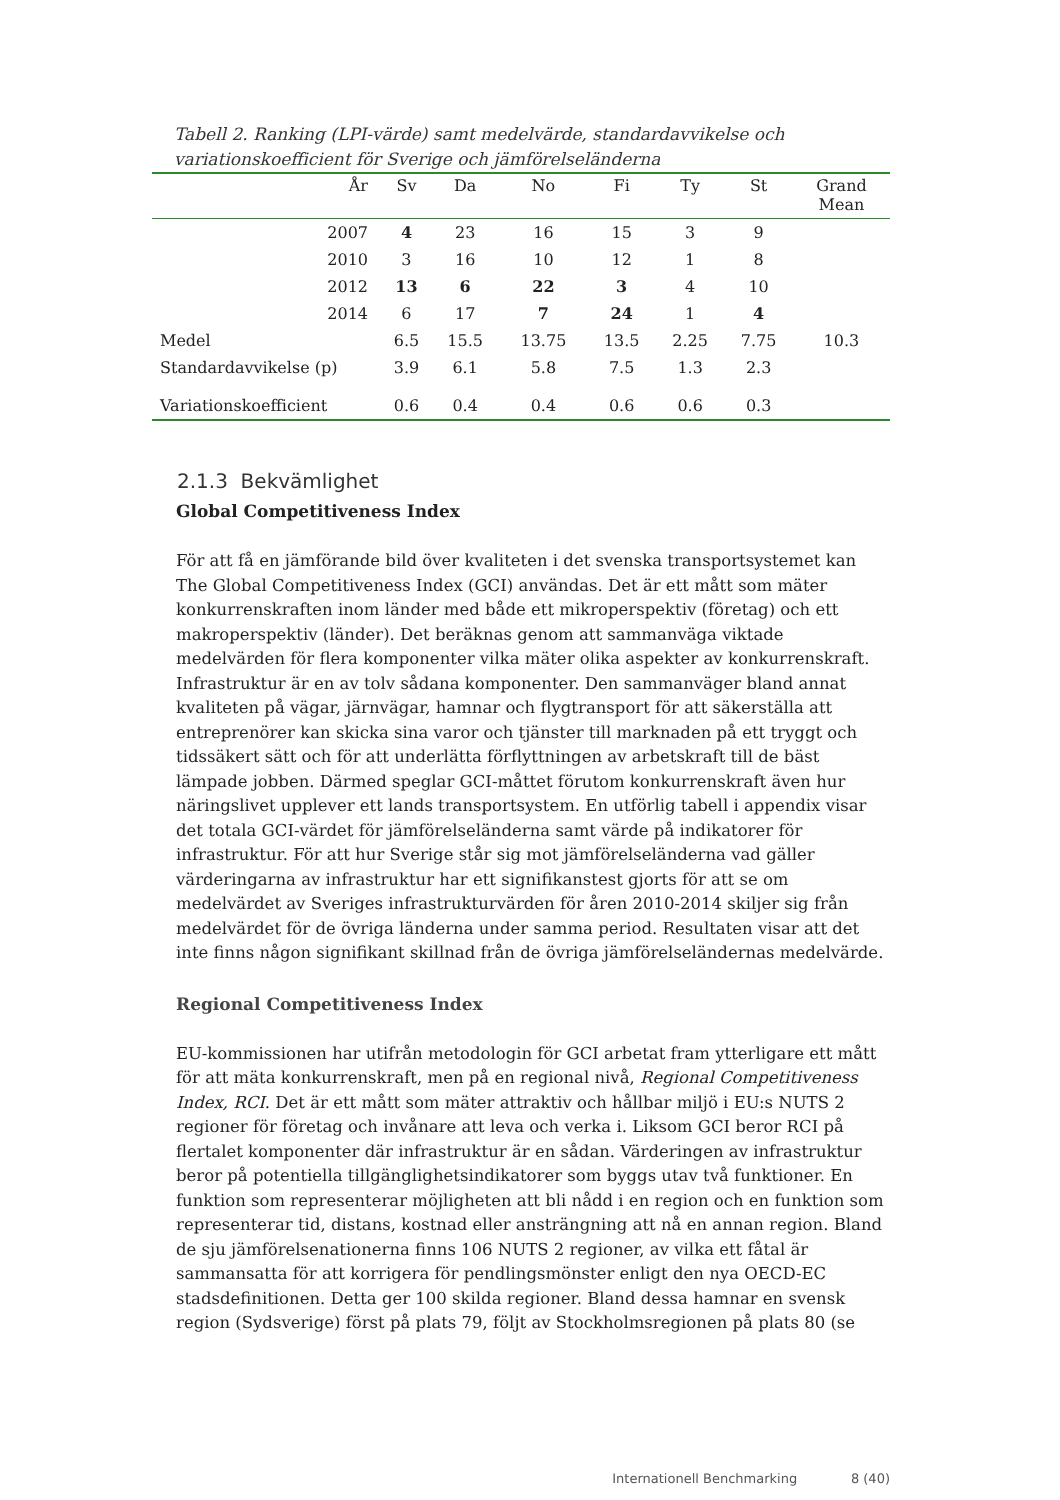Tabell 2. Ranking (LPI-värde) samt medelvärde, standardavvikelse och variationskoefficient för Sverige och jämförelseländerna
| År | Sv | Da | No | Fi | Ty | St | Grand Mean |
| --- | --- | --- | --- | --- | --- | --- | --- |
| 2007 | 4 | 23 | 16 | 15 | 3 | 9 | |
| 2010 | 3 | 16 | 10 | 12 | 1 | 8 | |
| 2012 | 13 | 6 | 22 | 3 | 4 | 10 | |
| 2014 | 6 | 17 | 7 | 24 | 1 | 4 | |
| Medel | 6.5 | 15.5 | 13.75 | 13.5 | 2.25 | 7.75 | 10.3 |
| Standardavvikelse (p) | 3.9 | 6.1 | 5.8 | 7.5 | 1.3 | 2.3 | |
| Variationskoefficient | 0.6 | 0.4 | 0.4 | 0.6 | 0.6 | 0.3 | |
2.1.3 Bekvämlighet
Global Competitiveness Index
För att få en jämförande bild över kvaliteten i det svenska transportsystemet kan The Global Competitiveness Index (GCI) användas. Det är ett mått som mäter konkurrenskraften inom länder med både ett mikroperspektiv (företag) och ett makroperspektiv (länder). Det beräknas genom att sammanväga viktade medelvärden för flera komponenter vilka mäter olika aspekter av konkurrenskraft. Infrastruktur är en av tolv sådana komponenter. Den sammanväger bland annat kvaliteten på vägar, järnvägar, hamnar och flygtransport för att säkerställa att entreprenörer kan skicka sina varor och tjänster till marknaden på ett tryggt och tidssäkert sätt och för att underlätta förflyttningen av arbetskraft till de bäst lämpade jobben. Därmed speglar GCI-måttet förutom konkurrenskraft även hur näringslivet upplever ett lands transportsystem. En utförlig tabell i appendix visar det totala GCI-värdet för jämförelseländerna samt värde på indikatorer för infrastruktur. För att hur Sverige står sig mot jämförelseländerna vad gäller värderingarna av infrastruktur har ett signifikanstest gjorts för att se om medelvärdet av Sveriges infrastrukturvärden för åren 2010-2014 skiljer sig från medelvärdet för de övriga länderna under samma period. Resultaten visar att det inte finns någon signifikant skillnad från de övriga jämförelseländernas medelvärde.
Regional Competitiveness Index
EU-kommissionen har utifrån metodologin för GCI arbetat fram ytterligare ett mått för att mäta konkurrenskraft, men på en regional nivå, Regional Competitiveness Index, RCI. Det är ett mått som mäter attraktiv och hållbar miljö i EU:s NUTS 2 regioner för företag och invånare att leva och verka i. Liksom GCI beror RCI på flertalet komponenter där infrastruktur är en sådan. Värderingen av infrastruktur beror på potentiella tillgänglighetsindikatorer som byggs utav två funktioner. En funktion som representerar möjligheten att bli nådd i en region och en funktion som representerar tid, distans, kostnad eller ansträngning att nå en annan region. Bland de sju jämförelsenationerna finns 106 NUTS 2 regioner, av vilka ett fåtal är sammansatta för att korrigera för pendlingsmönster enligt den nya OECD-EC stadsdefinitionen. Detta ger 100 skilda regioner. Bland dessa hamnar en svensk region (Sydsverige) först på plats 79, följt av Stockholmsregionen på plats 80 (se
Internationell Benchmarking 8 (40)